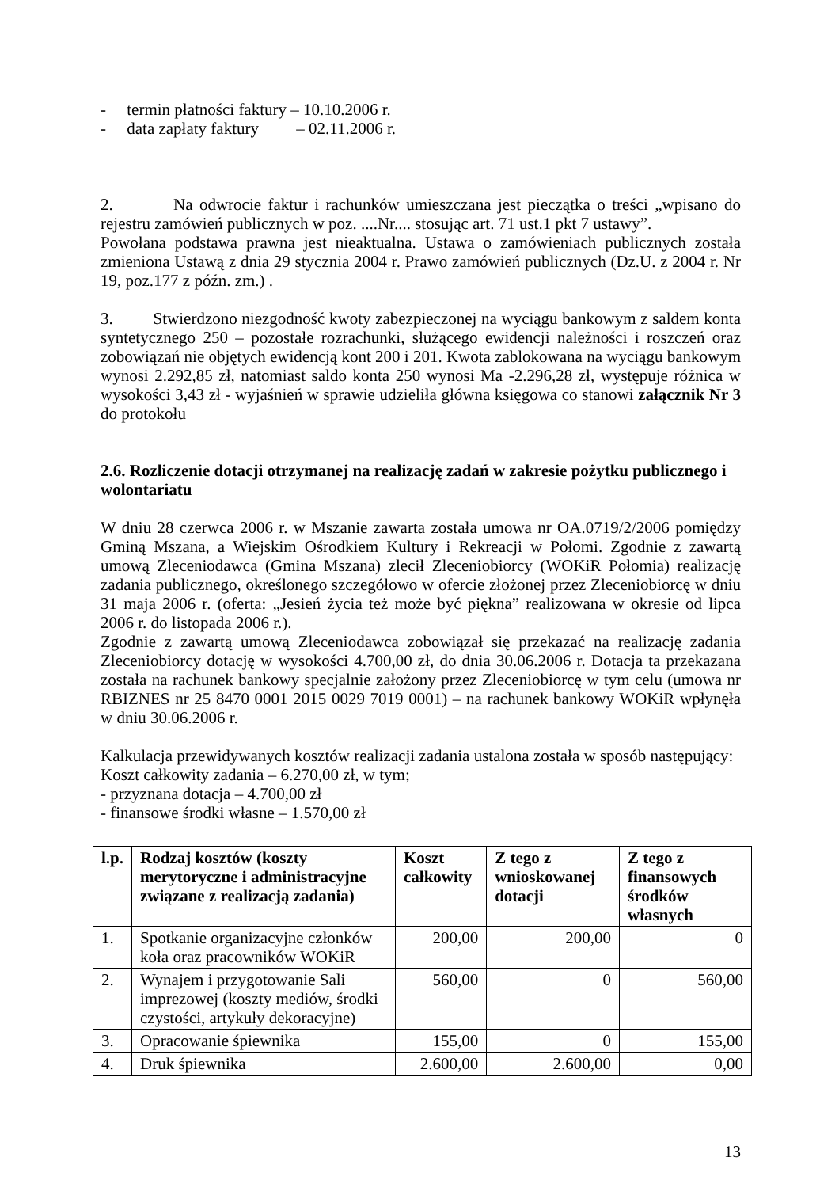- termin płatności faktury – 10.10.2006 r.
- data zapłaty faktury – 02.11.2006 r.
2. Na odwrocie faktur i rachunków umieszczana jest pieczątka o treści „wpisano do rejestru zamówień publicznych w poz. ....Nr.... stosując art. 71 ust.1 pkt 7 ustawy”.
Powołana podstawa prawna jest nieaktualna. Ustawa o zamówieniach publicznych została zmieniona Ustawą z dnia 29 stycznia 2004 r. Prawo zamówień publicznych (Dz.U. z 2004 r. Nr 19, poz.177 z późn. zm.) .
3. Stwierdzono niezgodność kwoty zabezpieczonej na wyciągu bankowym z saldem konta syntetycznego 250 – pozostałe rozrachunki, służącego ewidencji należności i roszczeń oraz zobowiązań nie objętych ewidencją kont 200 i 201. Kwota zablokowana na wyciągu bankowym wynosi 2.292,85 zł, natomiast saldo konta 250 wynosi Ma -2.296,28 zł, występuje różnica w wysokości 3,43 zł - wyjaśnień w sprawie udzieliła główna księgowa co stanowi załącznik Nr 3 do protokołu
2.6. Rozliczenie dotacji otrzymanej na realizację zadań w zakresie pożytku publicznego i wolontariatu
W dniu 28 czerwca 2006 r. w Mszanie zawarta została umowa nr OA.0719/2/2006 pomiędzy Gminą Mszana, a Wiejskim Ośrodkiem Kultury i Rekreacji w Połomi. Zgodnie z zawartą umową Zleceniodawca (Gmina Mszana) zlecił Zleceniobiorcy (WOKiR Połomia) realizację zadania publicznego, określonego szczegółowo w ofercie złożonej przez Zleceniobiorcę w dniu 31 maja 2006 r. (oferta: „Jesień życia też może być piękna” realizowana w okresie od lipca 2006 r. do listopada 2006 r.).
Zgodnie z zawartą umową Zleceniodawca zobowiązał się przekazać na realizację zadania Zleceniobiorcy dotację w wysokości 4.700,00 zł, do dnia 30.06.2006 r. Dotacja ta przekazana została na rachunek bankowy specjalnie założony przez Zleceniobiorcę w tym celu (umowa nr RBIZNES nr 25 8470 0001 2015 0029 7019 0001) – na rachunek bankowy WOKiR wpłynęła w dniu 30.06.2006 r.
Kalkulacja przewidywanych kosztów realizacji zadania ustalona została w sposób następujący:
Koszt całkowity zadania – 6.270,00 zł, w tym;
- przyznana dotacja – 4.700,00 zł
- finansowe środki własne – 1.570,00 zł
| l.p. | Rodzaj kosztów (koszty merytoryczne i administracyjne związane z realizacją zadania) | Koszt całkowity | Z tego z wnioskowanej dotacji | Z tego z finansowych środków własnych |
| --- | --- | --- | --- | --- |
| 1. | Spotkanie organizacyjne członków koła oraz pracowników WOKiR | 200,00 | 200,00 | 0 |
| 2. | Wynajem i przygotowanie Sali imprezowej (koszty mediów, środki czystości, artykuły dekoracyjne) | 560,00 | 0 | 560,00 |
| 3. | Opracowanie śpiewnika | 155,00 | 0 | 155,00 |
| 4. | Druk śpiewnika | 2.600,00 | 2.600,00 | 0,00 |
13